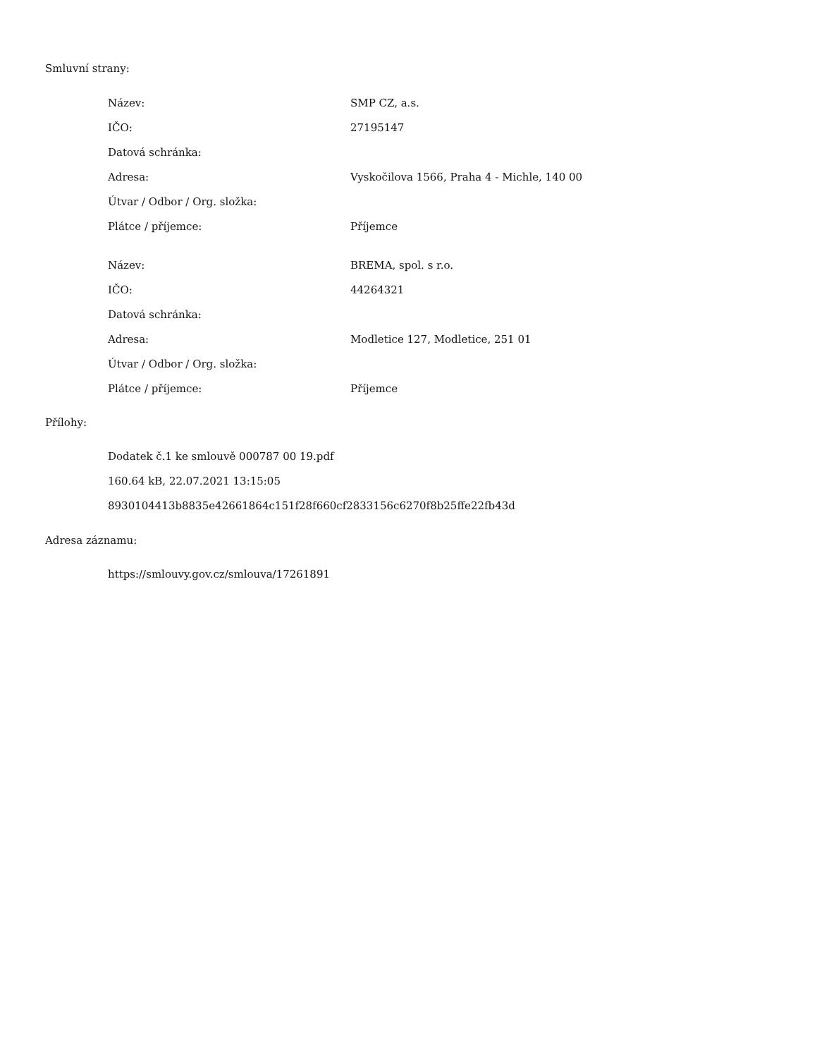Smluvní strany:
| Název: | SMP CZ, a.s. |
| IČO: | 27195147 |
| Datová schránka: | |
| Adresa: | Vyskočilova 1566, Praha 4 - Michle, 140 00 |
| Útvar / Odbor / Org. složka: | |
| Plátce / příjemce: | Příjemce |
| Název: | BREMA, spol. s r.o. |
| IČO: | 44264321 |
| Datová schránka: | |
| Adresa: | Modletice 127, Modletice, 251 01 |
| Útvar / Odbor / Org. složka: | |
| Plátce / příjemce: | Příjemce |
Přílohy:
Dodatek č.1 ke smlouvě 000787 00 19.pdf
160.64 kB, 22.07.2021 13:15:05
8930104413b8835e42661864c151f28f660cf2833156c6270f8b25ffe22fb43d
Adresa záznamu:
https://smlouvy.gov.cz/smlouva/17261891